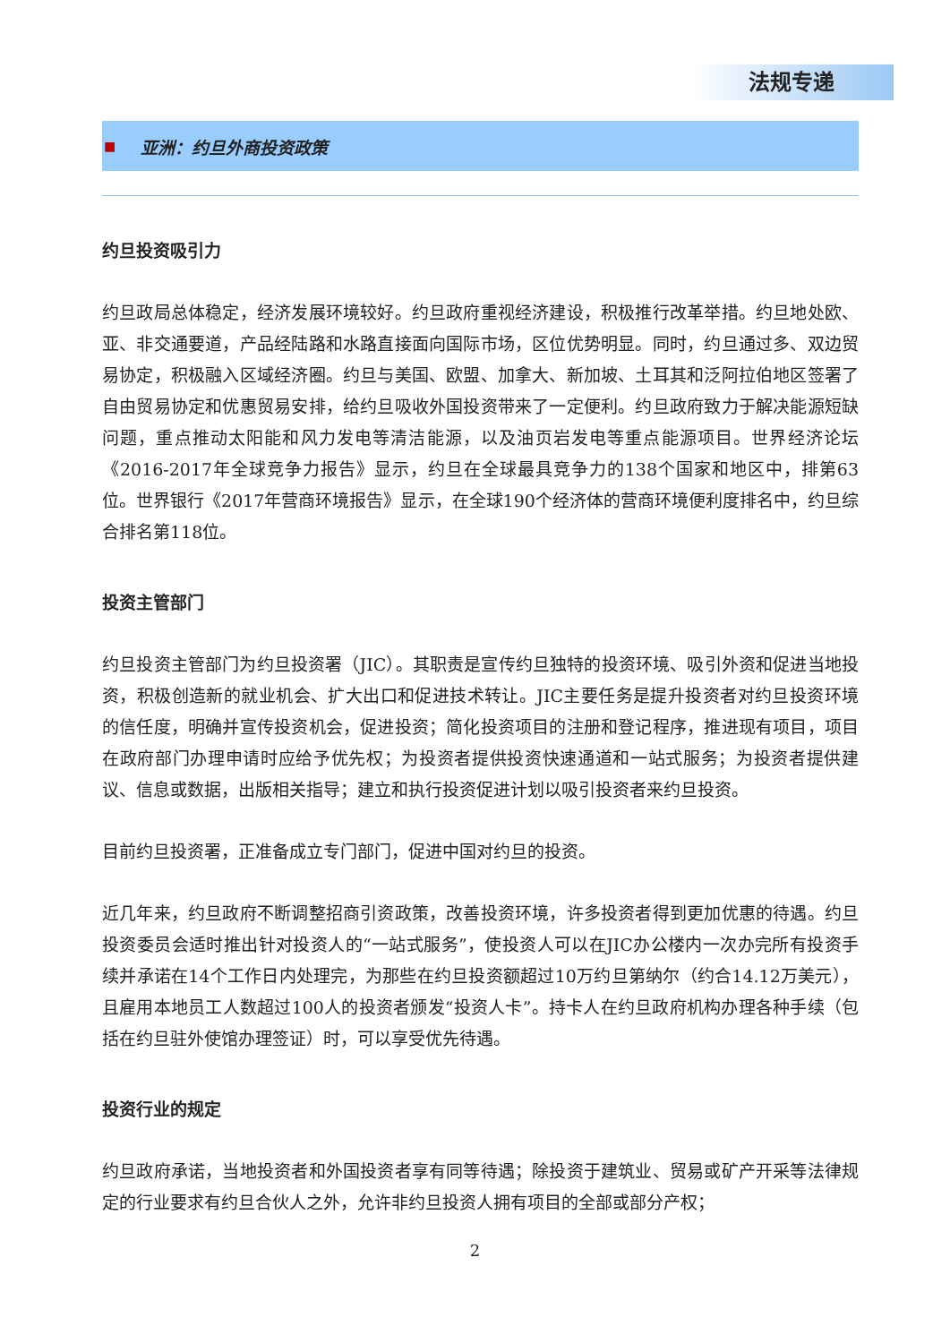法规专递
■ 亚洲：约旦外商投资政策
约旦投资吸引力
约旦政局总体稳定，经济发展环境较好。约旦政府重视经济建设，积极推行改革举措。约旦地处欧、亚、非交通要道，产品经陆路和水路直接面向国际市场，区位优势明显。同时，约旦通过多、双边贸易协定，积极融入区域经济圈。约旦与美国、欧盟、加拿大、新加坡、土耳其和泛阿拉伯地区签署了自由贸易协定和优惠贸易安排，给约旦吸收外国投资带来了一定便利。约旦政府致力于解决能源短缺问题，重点推动太阳能和风力发电等清洁能源，以及油页岩发电等重点能源项目。世界经济论坛《2016-2017年全球竞争力报告》显示，约旦在全球最具竞争力的138个国家和地区中，排第63位。世界银行《2017年营商环境报告》显示，在全球190个经济体的营商环境便利度排名中，约旦综合排名第118位。
投资主管部门
约旦投资主管部门为约旦投资署（JIC）。其职责是宣传约旦独特的投资环境、吸引外资和促进当地投资，积极创造新的就业机会、扩大出口和促进技术转让。JIC主要任务是提升投资者对约旦投资环境的信任度，明确并宣传投资机会，促进投资；简化投资项目的注册和登记程序，推进现有项目，项目在政府部门办理申请时应给予优先权；为投资者提供投资快速通道和一站式服务；为投资者提供建议、信息或数据，出版相关指导；建立和执行投资促进计划以吸引投资者来约旦投资。
目前约旦投资署，正准备成立专门部门，促进中国对约旦的投资。
近几年来，约旦政府不断调整招商引资政策，改善投资环境，许多投资者得到更加优惠的待遇。约旦投资委员会适时推出针对投资人的“一站式服务”，使投资人可以在JIC办公楼内一次办完所有投资手续并承诺在14个工作日内处理完，为那些在约旦投资额超过10万约旦第纳尔（约合14.12万美元），且雇用本地员工人数超过100人的投资者颁发“投资人卡”。持卡人在约旦政府机构办理各种手续（包括在约旦驻外使馆办理签证）时，可以享受优先待遇。
投资行业的规定
约旦政府承诺，当地投资者和外国投资者享有同等待遇；除投资于建筑业、贸易或矿产开采等法律规定的行业要求有约旦合伙人之外，允许非约旦投资人拥有项目的全部或部分产权；
2